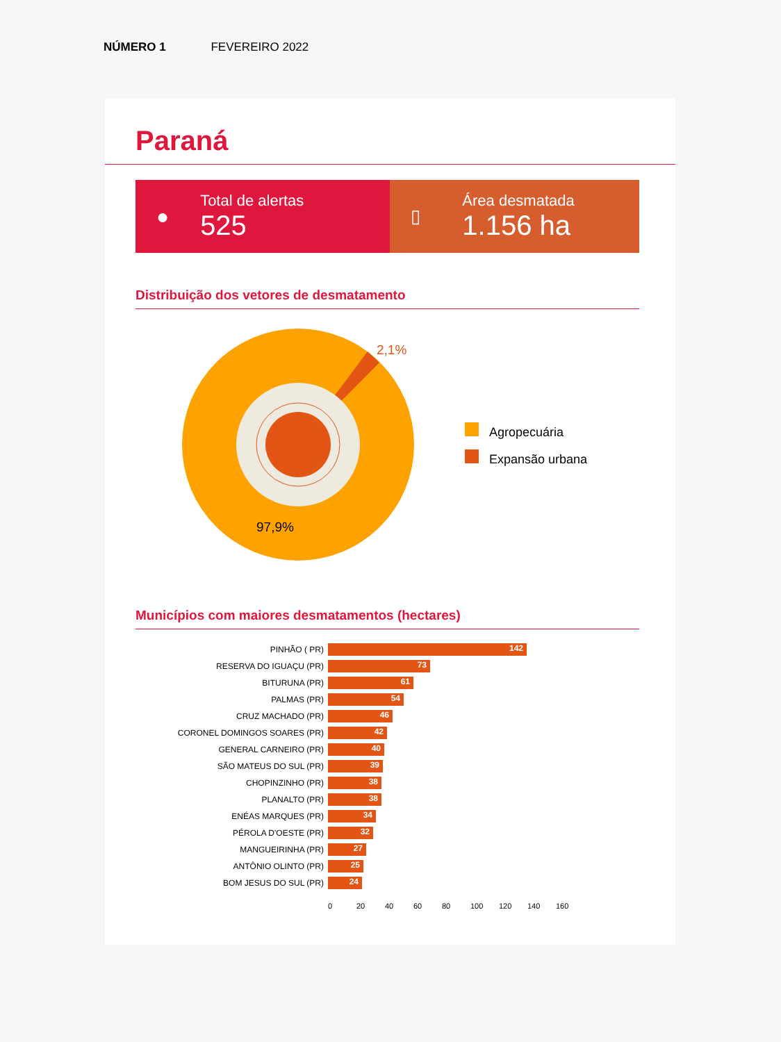NÚMERO 1 FEVEREIRO 2022
Paraná
●
Total de alertas
525
▯
Área desmatada
1.156 ha
Distribuição dos vetores de desmatamento
97,9%
2,1%
Agropecuária
Expansão urbana
Municípios com maiores desmatamentos (hectares)
PINHÃO ( PR)
142
RESERVA DO IGUAÇU (PR)
73
BITURUNA (PR)
61
PALMAS (PR)
54
CRUZ MACHADO (PR)
46
CORONEL DOMINGOS SOARES (PR)
42
GENERAL CARNEIRO (PR)
40
SÃO MATEUS DO SUL (PR)
39
CHOPINZINHO (PR)
38
PLANALTO (PR)
38
ENÉAS MARQUES (PR)
34
PÉROLA D'OESTE (PR)
32
MANGUEIRINHA (PR)
27
ANTÔNIO OLINTO (PR)
25
BOM JESUS DO SUL (PR)
24
0 20 40 60 80 100 120 140 160